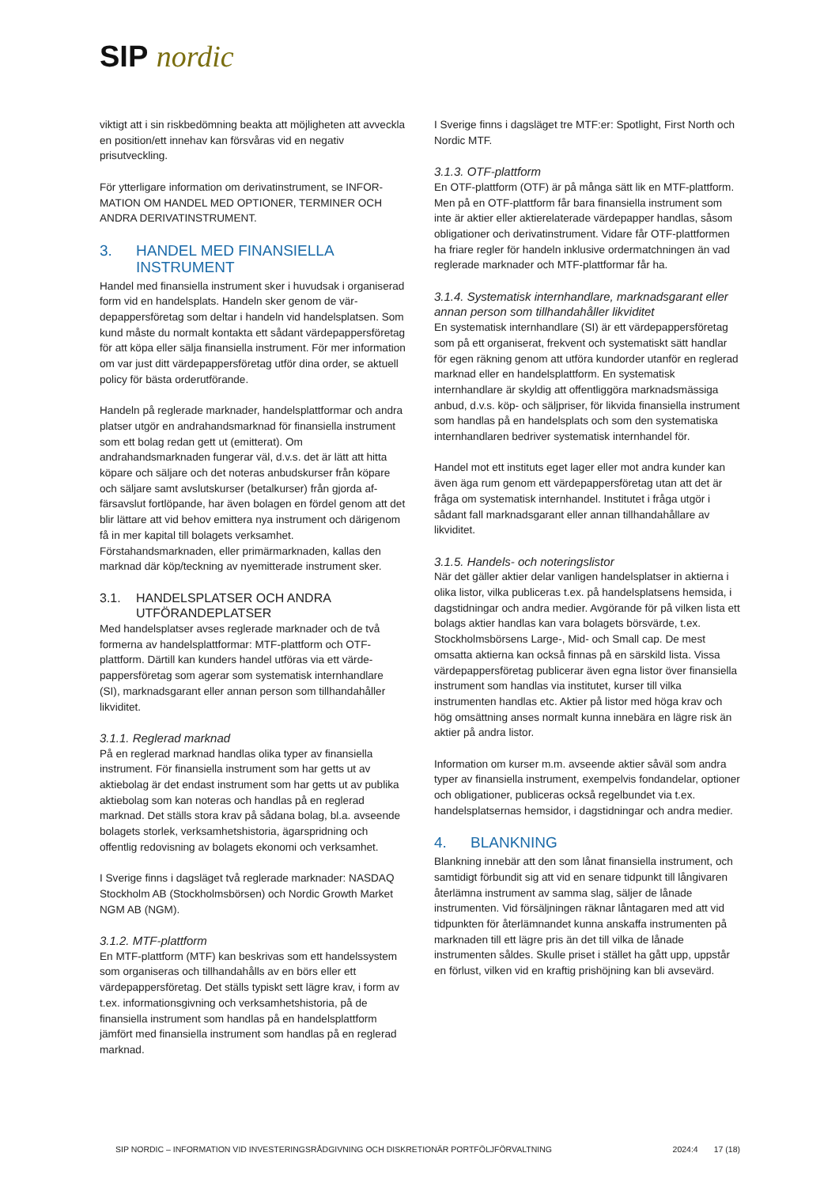SIP nordic
viktigt att i sin riskbedömning beakta att möjligheten att av­veckla en position/ett innehav kan försvåras vid en negativ prisutveckling.
För ytterligare information om derivatinstrument, se INFOR­MATION OM HANDEL MED OPTIONER, TERMINER OCH ANDRA DERIVATINSTRUMENT.
3. HANDEL MED FINANSIELLA INSTRUMENT
Handel med finansiella instrument sker i huvudsak i organi­serad form vid en handelsplats. Handeln sker genom de vär­depappersföretag som deltar i handeln vid handelsplatsen. Som kund måste du normalt kontakta ett sådant värdepap­persföretag för att köpa eller sälja finansiella instrument. För mer information om var just ditt värdepappersföretag utför dina order, se aktuell policy för bästa orderutförande.
Handeln på reglerade marknader, handelsplattformar och andra platser utgör en andrahandsmarknad för finansiella instrument som ett bolag redan gett ut (emitterat). Om andrahandsmarknaden fungerar väl, d.v.s. det är lätt att hitta köpare och säljare och det noteras anbudskurser från köpare och säljare samt avslutskurser (betalkurser) från gjorda af­färsavslut fortlöpande, har även bolagen en fördel genom att det blir lättare att vid behov emittera nya instrument och därigenom få in mer kapital till bolagets verksamhet. Förstahandsmarknaden, eller primärmarknaden, kallas den marknad där köp/teckning av nyemitterade instrument sker.
3.1. HANDELSPLATSER OCH ANDRA UTFÖRANDEPLATSER
Med handelsplatser avses reglerade marknader och de två formerna av handelsplattformar: MTF-plattform och OTF-plattform. Därtill kan kunders handel utföras via ett värde­pappersföretag som agerar som systematisk internhandlare (SI), marknadsgarant eller annan person som tillhandahåller likviditet.
3.1.1. Reglerad marknad
På en reglerad marknad handlas olika typer av finansiella instrument. För finansiella instrument som har getts ut av aktiebolag är det endast instrument som har getts ut av publika aktiebolag som kan noteras och handlas på en reg­lerad marknad. Det ställs stora krav på sådana bolag, bl.a. avseende bolagets storlek, verksamhetshistoria, ägarsprid­ning och offentlig redovisning av bolagets ekonomi och verksamhet.
I Sverige finns i dagsläget två reglerade marknader: NAS­DAQ Stockholm AB (Stockholmsbörsen) och Nordic Growth Market NGM AB (NGM).
3.1.2. MTF-plattform
En MTF-plattform (MTF) kan beskrivas som ett handels­system som organiseras och tillhandahålls av en börs eller ett värdepappersföretag. Det ställs typiskt sett lägre krav, i form av t.ex. informationsgivning och verksamhetshistoria, på de finansiella instrument som handlas på en handelsplatt­form jämfört med finansiella instrument som handlas på en reglerad marknad.
I Sverige finns i dagsläget tre MTF:er: Spotlight, First North och Nordic MTF.
3.1.3. OTF-plattform
En OTF-plattform (OTF) är på många sätt lik en MTF-platt­form. Men på en OTF-plattform får bara finansiella instru­ment som inte är aktier eller aktierelaterade värdepapper handlas, såsom obligationer och derivatinstrument. Vidare får OTF-plattformen ha friare regler för handeln inklusive ordermatchningen än vad reglerade marknader och MTF-plattformar får ha.
3.1.4. Systematisk internhandlare, marknadsgarant eller annan person som tillhandahåller likviditet
En systematisk internhandlare (SI) är ett värdepappersföre­tag som på ett organiserat, frekvent och systematiskt sätt handlar för egen räkning genom att utföra kundorder utanför en reglerad marknad eller en handelsplattform. En systema­tisk internhandlare är skyldig att offentliggöra marknadsmäs­siga anbud, d.v.s. köp- och säljpriser, för likvida finansiella instrument som handlas på en handelsplats och som den systematiska internhandlaren bedriver systematisk intern­handel för.
Handel mot ett instituts eget lager eller mot andra kunder kan även äga rum genom ett värdepappersföretag utan att det är fråga om systematisk internhandel. Institutet i fråga utgör i sådant fall marknadsgarant eller annan tillhandahål­lare av likviditet.
3.1.5. Handels- och noteringslistor
När det gäller aktier delar vanligen handelsplatser in aktierna i olika listor, vilka publiceras t.ex. på handelsplatsens hem­sida, i dagstidningar och andra medier. Avgörande för på vilken lista ett bolags aktier handlas kan vara bolagets börs­värde, t.ex. Stockholmsbörsens Large-, Mid- och Small cap. De mest omsatta aktierna kan också finnas på en särskild lista. Vissa värdepappersföretag publicerar även egna listor över finansiella instrument som handlas via institutet, kurser till vilka instrumenten handlas etc. Aktier på listor med höga krav och hög omsättning anses normalt kunna innebära en lägre risk än aktier på andra listor.
Information om kurser m.m. avseende aktier såväl som an­dra typer av finansiella instrument, exempelvis fondandelar, optioner och obligationer, publiceras också regelbundet via t.ex. handelsplatsernas hemsidor, i dagstidningar och andra medier.
4. BLANKNING
Blankning innebär att den som lånat finansiella instrument, och samtidigt förbundit sig att vid en senare tidpunkt till långivaren återlämna instrument av samma slag, säljer de lånade instrumenten. Vid försäljningen räknar låntagaren med att vid tidpunkten för återlämnandet kunna anskaffa instrumenten på marknaden till ett lägre pris än det till vilka de lånade instrumenten såldes. Skulle priset i stället ha gått upp, uppstår en förlust, vilken vid en kraftig prishöjning kan bli avsevärd.
SIP NORDIC – INFORMATION VID INVESTERINGSRÅDGIVNING OCH DISKRETIONÄR PORTFÖLJFÖRVALTNING 2024:4 17 (18)